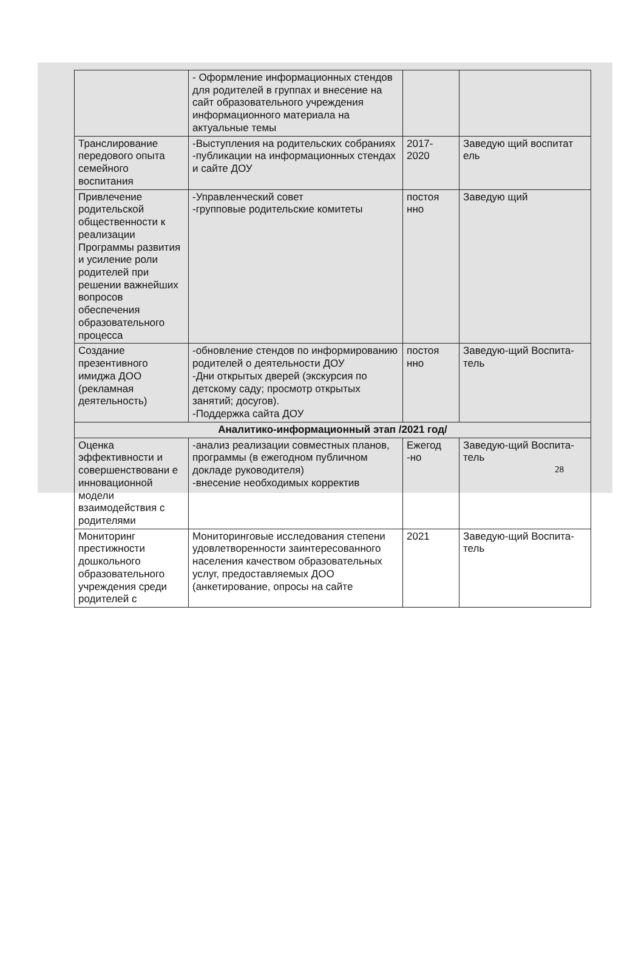| | - Оформление информационных стендов для родителей в группах и внесение на сайт образовательного учреждения информационного материала на актуальные темы | | |
| Транслирование передового опыта семейного воспитания | -Выступления на родительских собраниях -публикации на информационных стендах и сайте ДОУ | 2017-2020 | Заведую щий воспитат ель |
| Привлечение родительской общественности к реализации Программы развития и усиление роли родителей при решении важнейших вопросов обеспечения образовательного процесса | -Управленческий совет -групповые родительские комитеты | постоя нно | Заведую щий |
| Создание презентивного имиджа ДОО (рекламная деятельность) | -обновление стендов по информированию родителей о деятельности ДОУ -Дни открытых дверей (экскурсия по детскому саду; просмотр открытых занятий; досугов). -Поддержка сайта ДОУ | постоя нно | Заведую-щий Воспита-тель |
| Аналитико-информационный этап /2021 год/ | | | |
| Оценка эффективности и совершенствовани е инновационной модели взаимодействия с родителями | -анализ реализации совместных планов, программы (в ежегодном публичном докладе руководителя) -внесение необходимых корректив | Ежегод -но | Заведую-щий Воспита-тель |
| Мониторинг престижности дошкольного образовательного учреждения среди родителей с | Мониторинговые исследования степени удовлетворенности заинтересованного населения качеством образовательных услуг, предоставляемых ДОО (анкетирование, опросы на сайте | 2021 | Заведую-щий Воспита-тель |
28